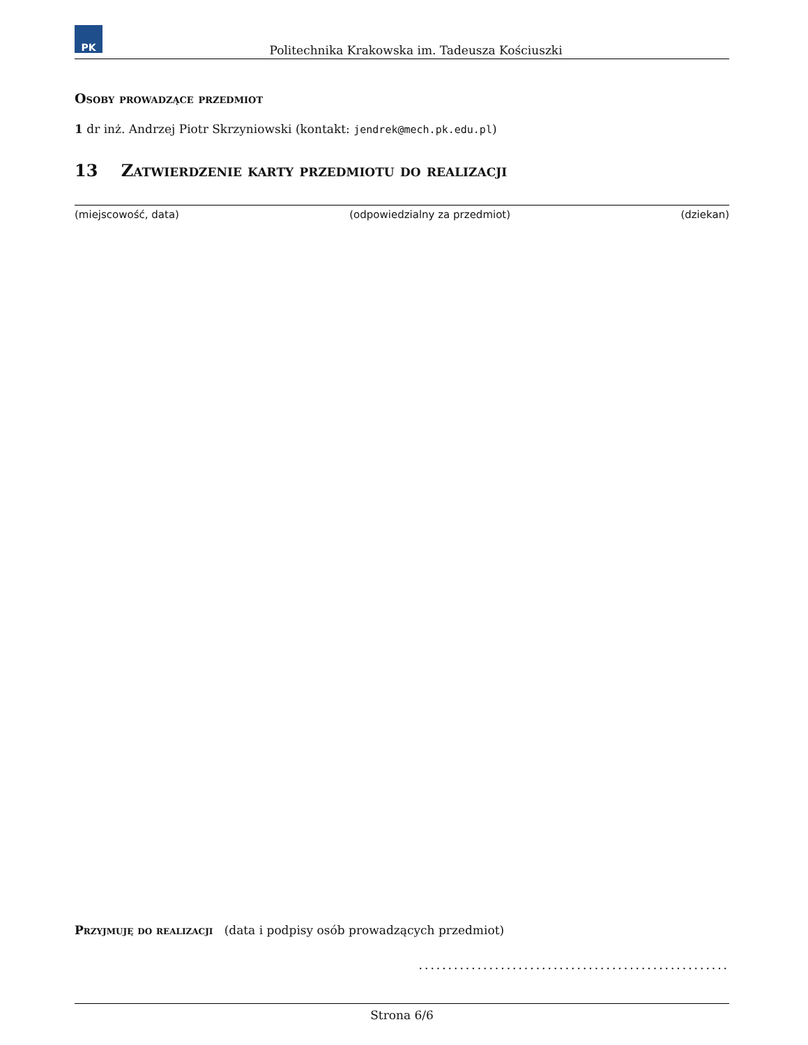PK
Politechnika Krakowska im. Tadeusza Kościuszki
Osoby prowadzące przedmiot
1 dr inż. Andrzej Piotr Skrzyniowski (kontakt: jendrek@mech.pk.edu.pl)
13 Zatwierdzenie karty przedmiotu do realizacji
(miejscowość, data) (odpowiedzialny za przedmiot) (dziekan)
Przyjmuję do realizacji (data i podpisy osób prowadzących przedmiot)
.....................................................
Strona 6/6